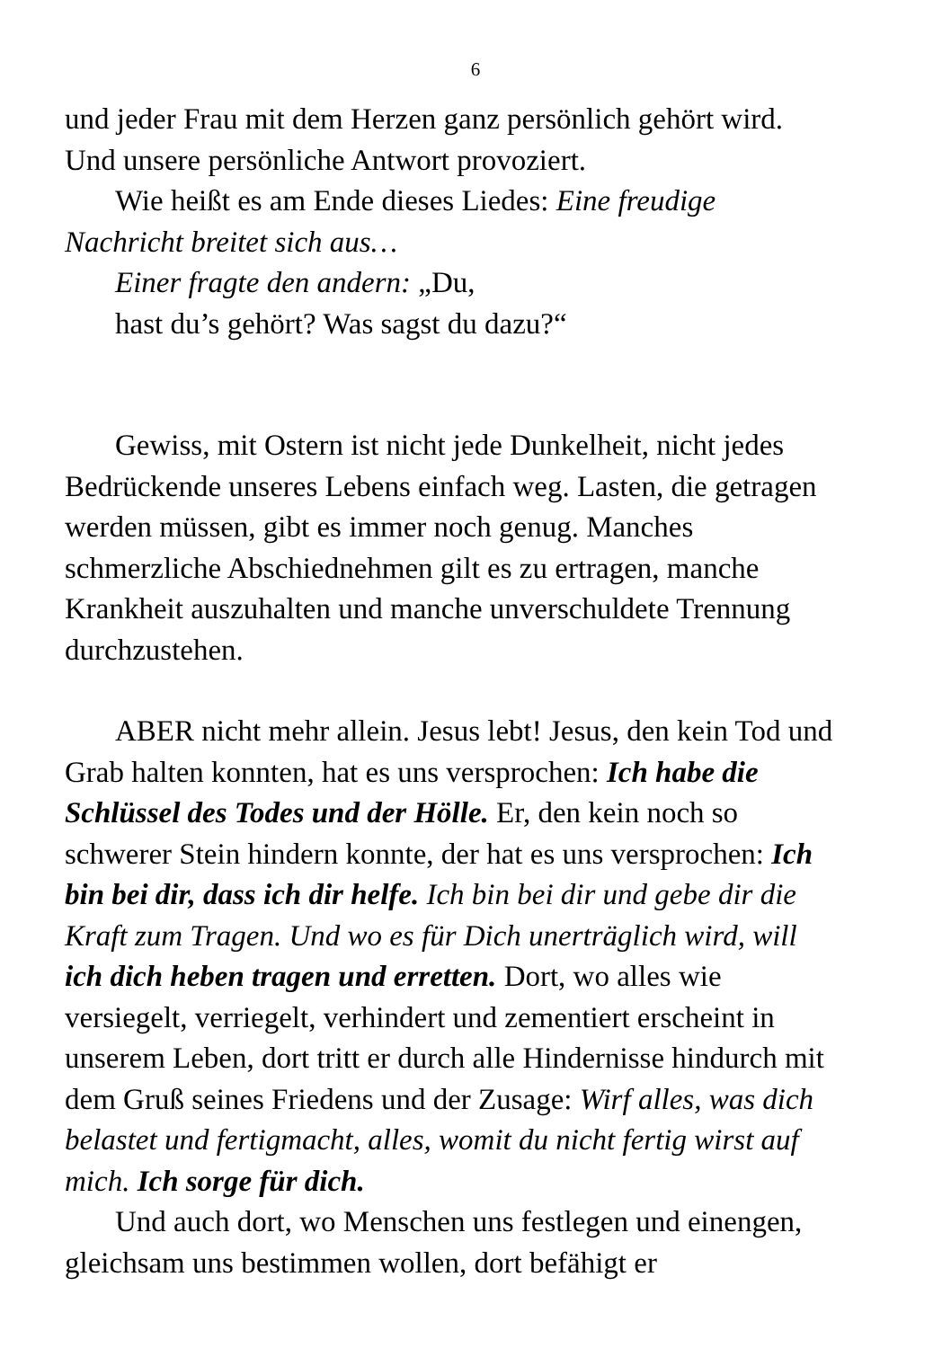6
und jeder Frau mit dem Herzen ganz persönlich gehört wird. Und unsere persönliche Antwort provoziert.
Wie heißt es am Ende dieses Liedes: Eine freudige Nachricht breitet sich aus…
Einer fragte den andern: „Du,
hast du’s gehört? Was sagst du dazu?“
Gewiss, mit Ostern ist nicht jede Dunkelheit, nicht jedes Bedrückende unseres Lebens einfach weg. Lasten, die getragen werden müssen, gibt es immer noch genug. Manches schmerzliche Abschiednehmen gilt es zu ertragen, manche Krankheit auszuhalten und manche unverschuldete Trennung durchzustehen.
ABER nicht mehr allein. Jesus lebt! Jesus, den kein Tod und Grab halten konnten, hat es uns versprochen: Ich habe die Schlüssel des Todes und der Hölle. Er, den kein noch so schwerer Stein hindern konnte, der hat es uns versprochen: Ich bin bei dir, dass ich dir helfe. Ich bin bei dir und gebe dir die Kraft zum Tragen. Und wo es für Dich unerträglich wird, will ich dich heben tragen und erretten. Dort, wo alles wie versiegelt, verriegelt, verhindert und zementiert erscheint in unserem Leben, dort tritt er durch alle Hindernisse hindurch mit dem Gruß seines Friedens und der Zusage: Wirf alles, was dich belastet und fertigmacht, alles, womit du nicht fertig wirst auf mich. Ich sorge für dich.
Und auch dort, wo Menschen uns festlegen und einengen, gleichsam uns bestimmen wollen, dort befähigt er